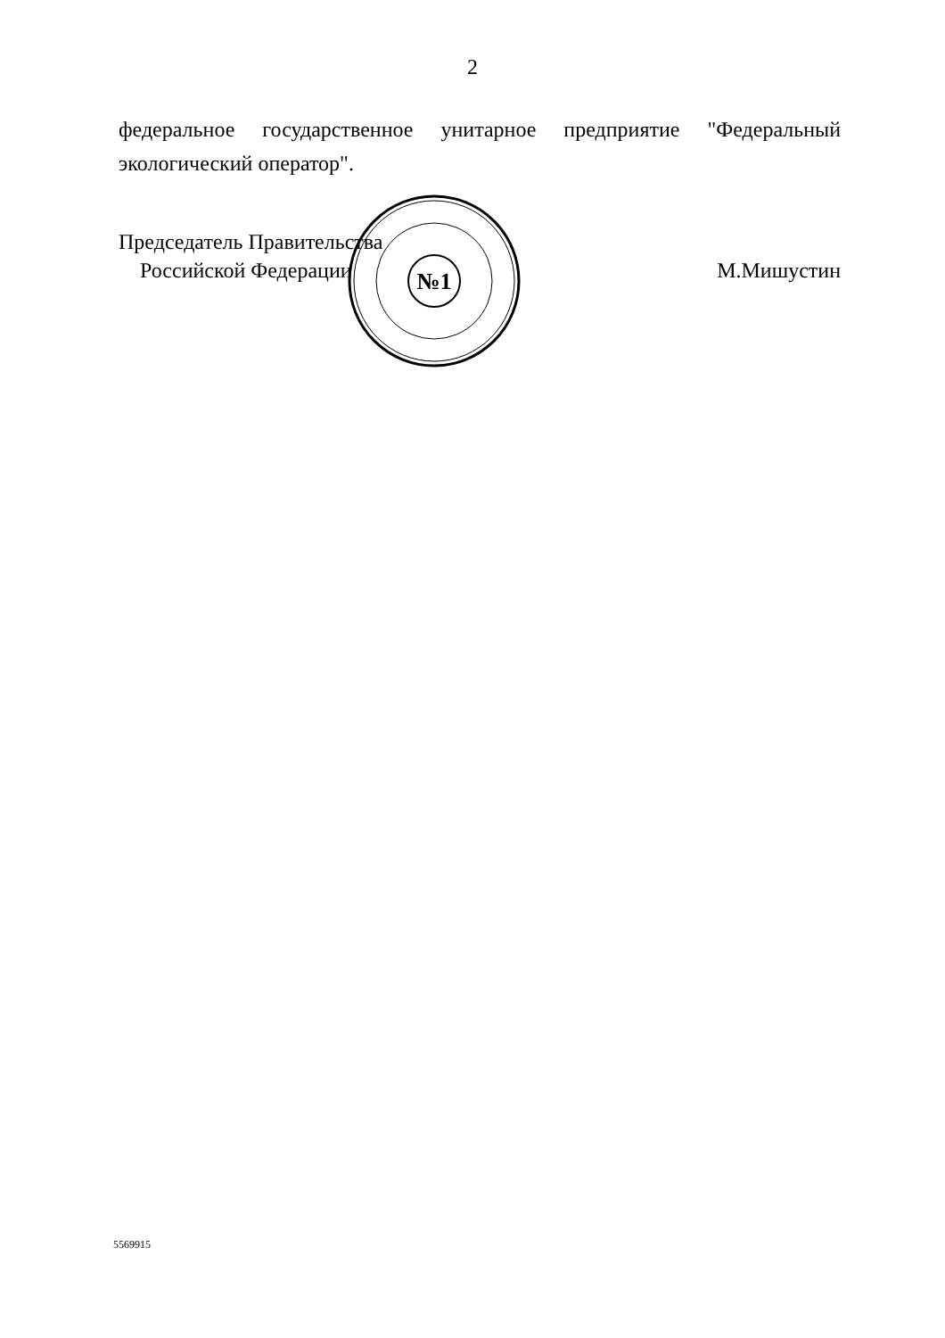2
федеральное государственное унитарное предприятие "Федеральный экологический оператор".
№1
Председатель Правительства
Российской Федерации
М.Мишустин
5569915